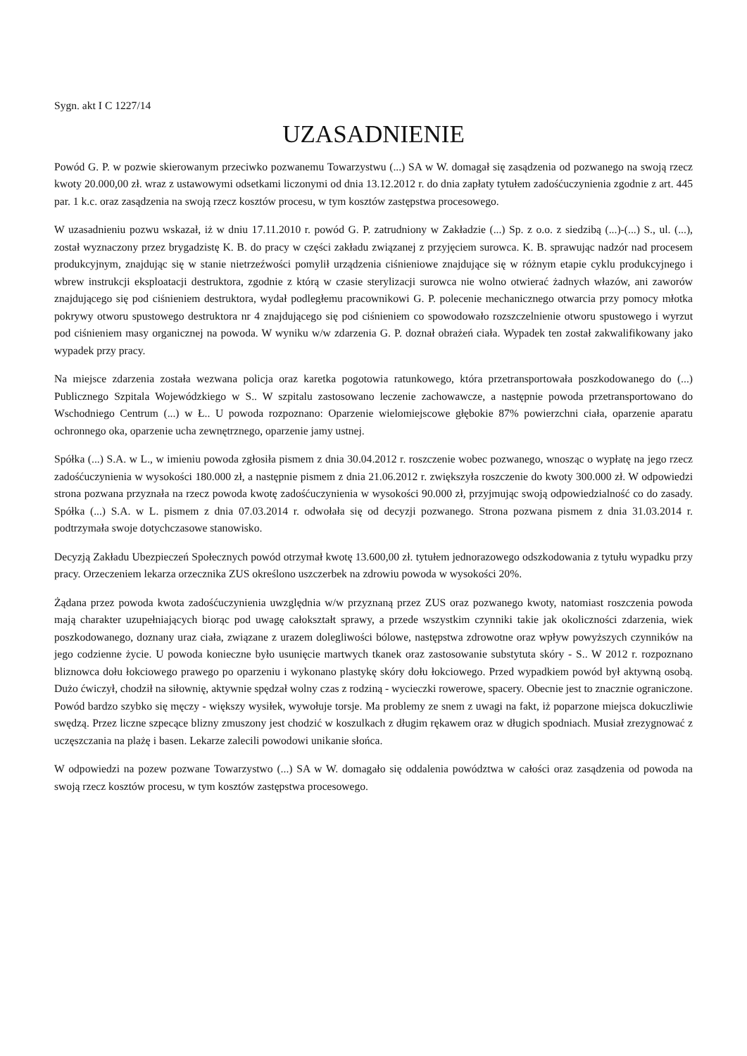Sygn. akt I C 1227/14
UZASADNIENIE
Powód G. P. w pozwie skierowanym przeciwko pozwanemu Towarzystwu (...) SA w W. domagał się zasądzenia od pozwanego na swoją rzecz kwoty 20.000,00 zł. wraz z ustawowymi odsetkami liczonymi od dnia 13.12.2012 r. do dnia zapłaty tytułem zadośćuczynienia zgodnie z art. 445 par. 1 k.c. oraz zasądzenia na swoją rzecz kosztów procesu, w tym kosztów zastępstwa procesowego.
W uzasadnieniu pozwu wskazał, iż w dniu 17.11.2010 r. powód G. P. zatrudniony w Zakładzie (...) Sp. z o.o. z siedzibą (...)-(...) S., ul. (...), został wyznaczony przez brygadzistę K. B. do pracy w części zakładu związanej z przyjęciem surowca. K. B. sprawując nadzór nad procesem produkcyjnym, znajdując się w stanie nietrzeźwości pomylił urządzenia ciśnieniowe znajdujące się w różnym etapie cyklu produkcyjnego i wbrew instrukcji eksploatacji destruktora, zgodnie z którą w czasie sterylizacji surowca nie wolno otwierać żadnych włazów, ani zaworów znajdującego się pod ciśnieniem destruktora, wydał podległemu pracownikowi G. P. polecenie mechanicznego otwarcia przy pomocy młotka pokrywy otworu spustowego destruktora nr 4 znajdującego się pod ciśnieniem co spowodowało rozszczelnienie otworu spustowego i wyrzut pod ciśnieniem masy organicznej na powoda. W wyniku w/w zdarzenia G. P. doznał obrażeń ciała. Wypadek ten został zakwalifikowany jako wypadek przy pracy.
Na miejsce zdarzenia została wezwana policja oraz karetka pogotowia ratunkowego, która przetransportowała poszkodowanego do (...) Publicznego Szpitala Wojewódzkiego w S.. W szpitalu zastosowano leczenie zachowawcze, a następnie powoda przetransportowano do Wschodniego Centrum (...) w Ł.. U powoda rozpoznano: Oparzenie wielomiejscowe głębokie 87% powierzchni ciała, oparzenie aparatu ochronnego oka, oparzenie ucha zewnętrznego, oparzenie jamy ustnej.
Spółka (...) S.A. w L., w imieniu powoda zgłosiła pismem z dnia 30.04.2012 r. roszczenie wobec pozwanego, wnosząc o wypłatę na jego rzecz zadośćuczynienia w wysokości 180.000 zł, a następnie pismem z dnia 21.06.2012 r. zwiększyła roszczenie do kwoty 300.000 zł. W odpowiedzi strona pozwana przyznała na rzecz powoda kwotę zadośćuczynienia w wysokości 90.000 zł, przyjmując swoją odpowiedzialność co do zasady. Spółka (...) S.A. w L. pismem z dnia 07.03.2014 r. odwołała się od decyzji pozwanego. Strona pozwana pismem z dnia 31.03.2014 r. podtrzymała swoje dotychczasowe stanowisko.
Decyzją Zakładu Ubezpieczeń Społecznych powód otrzymał kwotę 13.600,00 zł. tytułem jednorazowego odszkodowania z tytułu wypadku przy pracy. Orzeczeniem lekarza orzecznika ZUS określono uszczerbek na zdrowiu powoda w wysokości 20%.
Żądana przez powoda kwota zadośćuczynienia uwzględnia w/w przyznaną przez ZUS oraz pozwanego kwoty, natomiast roszczenia powoda mają charakter uzupełniających biorąc pod uwagę całokształt sprawy, a przede wszystkim czynniki takie jak okoliczności zdarzenia, wiek poszkodowanego, doznany uraz ciała, związane z urazem dolegliwości bólowe, następstwa zdrowotne oraz wpływ powyższych czynników na jego codzienne życie. U powoda konieczne było usunięcie martwych tkanek oraz zastosowanie substytuta skóry - S.. W 2012 r. rozpoznano bliznowca dołu łokciowego prawego po oparzeniu i wykonano plastykę skóry dołu łokciowego. Przed wypadkiem powód był aktywną osobą. Dużo ćwiczył, chodził na siłownię, aktywnie spędzał wolny czas z rodziną - wycieczki rowerowe, spacery. Obecnie jest to znacznie ograniczone. Powód bardzo szybko się męczy - większy wysiłek, wywołuje torsje. Ma problemy ze snem z uwagi na fakt, iż poparzone miejsca dokuczliwie swędzą. Przez liczne szpecące blizny zmuszony jest chodzić w koszulkach z długim rękawem oraz w długich spodniach. Musiał zrezygnować z uczęszczania na plażę i basen. Lekarze zalecili powodowi unikanie słońca.
W odpowiedzi na pozew pozwane Towarzystwo (...) SA w W. domagało się oddalenia powództwa w całości oraz zasądzenia od powoda na swoją rzecz kosztów procesu, w tym kosztów zastępstwa procesowego.